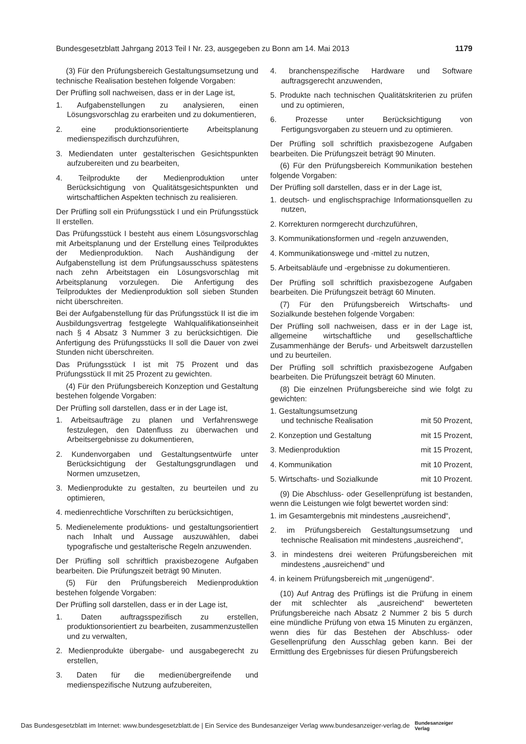Bundesgesetzblatt Jahrgang 2013 Teil I Nr. 23, ausgegeben zu Bonn am 14. Mai 2013 1179
(3) Für den Prüfungsbereich Gestaltungsumsetzung und technische Realisation bestehen folgende Vorgaben:
Der Prüfling soll nachweisen, dass er in der Lage ist,
1. Aufgabenstellungen zu analysieren, einen Lösungsvorschlag zu erarbeiten und zu dokumentieren,
2. eine produktionsorientierte Arbeitsplanung medienspezifisch durchzuführen,
3. Mediendaten unter gestalterischen Gesichtspunkten aufzubereiten und zu bearbeiten,
4. Teilprodukte der Medienproduktion unter Berücksichtigung von Qualitätsgesichtspunkten und wirtschaftlichen Aspekten technisch zu realisieren.
Der Prüfling soll ein Prüfungsstück I und ein Prüfungsstück II erstellen.
Das Prüfungsstück I besteht aus einem Lösungsvorschlag mit Arbeitsplanung und der Erstellung eines Teilproduktes der Medienproduktion. Nach Aushändigung der Aufgabenstellung ist dem Prüfungsausschuss spätestens nach zehn Arbeitstagen ein Lösungsvorschlag mit Arbeitsplanung vorzulegen. Die Anfertigung des Teilproduktes der Medienproduktion soll sieben Stunden nicht überschreiten.
Bei der Aufgabenstellung für das Prüfungsstück II ist die im Ausbildungsvertrag festgelegte Wahlqualifikationseinheit nach § 4 Absatz 3 Nummer 3 zu berücksichtigen. Die Anfertigung des Prüfungsstücks II soll die Dauer von zwei Stunden nicht überschreiten.
Das Prüfungsstück I ist mit 75 Prozent und das Prüfungsstück II mit 25 Prozent zu gewichten.
(4) Für den Prüfungsbereich Konzeption und Gestaltung bestehen folgende Vorgaben:
Der Prüfling soll darstellen, dass er in der Lage ist,
1. Arbeitsaufträge zu planen und Verfahrenswege festzulegen, den Datenfluss zu überwachen und Arbeitsergebnisse zu dokumentieren,
2. Kundenvorgaben und Gestaltungsentwürfe unter Berücksichtigung der Gestaltungsgrundlagen und Normen umzusetzen,
3. Medienprodukte zu gestalten, zu beurteilen und zu optimieren,
4. medienrechtliche Vorschriften zu berücksichtigen,
5. Medienelemente produktions- und gestaltungsorientiert nach Inhalt und Aussage auszuwählen, dabei typografische und gestalterische Regeln anzuwenden.
Der Prüfling soll schriftlich praxisbezogene Aufgaben bearbeiten. Die Prüfungszeit beträgt 90 Minuten.
(5) Für den Prüfungsbereich Medienproduktion bestehen folgende Vorgaben:
Der Prüfling soll darstellen, dass er in der Lage ist,
1. Daten auftragsspezifisch zu erstellen, produktionsorientiert zu bearbeiten, zusammenzustellen und zu verwalten,
2. Medienprodukte übergabe- und ausgabegerecht zu erstellen,
3. Daten für die medienübergreifende und medienspezifische Nutzung aufzubereiten,
4. branchenspezifische Hardware und Software auftragsgerecht anzuwenden,
5. Produkte nach technischen Qualitätskriterien zu prüfen und zu optimieren,
6. Prozesse unter Berücksichtigung von Fertigungsvorgaben zu steuern und zu optimieren.
Der Prüfling soll schriftlich praxisbezogene Aufgaben bearbeiten. Die Prüfungszeit beträgt 90 Minuten.
(6) Für den Prüfungsbereich Kommunikation bestehen folgende Vorgaben:
Der Prüfling soll darstellen, dass er in der Lage ist,
1. deutsch- und englischsprachige Informationsquellen zu nutzen,
2. Korrekturen normgerecht durchzuführen,
3. Kommunikationsformen und -regeln anzuwenden,
4. Kommunikationswege und -mittel zu nutzen,
5. Arbeitsabläufe und -ergebnisse zu dokumentieren.
Der Prüfling soll schriftlich praxisbezogene Aufgaben bearbeiten. Die Prüfungszeit beträgt 60 Minuten.
(7) Für den Prüfungsbereich Wirtschafts- und Sozialkunde bestehen folgende Vorgaben:
Der Prüfling soll nachweisen, dass er in der Lage ist, allgemeine wirtschaftliche und gesellschaftliche Zusammenhänge der Berufs- und Arbeitswelt darzustellen und zu beurteilen.
Der Prüfling soll schriftlich praxisbezogene Aufgaben bearbeiten. Die Prüfungszeit beträgt 60 Minuten.
(8) Die einzelnen Prüfungsbereiche sind wie folgt zu gewichten:
1. Gestaltungsumsetzung
und technische Realisation mit 50 Prozent,
2. Konzeption und Gestaltung mit 15 Prozent,
3. Medienproduktion mit 15 Prozent,
4. Kommunikation mit 10 Prozent,
5. Wirtschafts- und Sozialkunde mit 10 Prozent.
(9) Die Abschluss- oder Gesellenprüfung ist bestanden, wenn die Leistungen wie folgt bewertet worden sind:
1. im Gesamtergebnis mit mindestens „ausreichend“,
2. im Prüfungsbereich Gestaltungsumsetzung und technische Realisation mit mindestens „ausreichend“,
3. in mindestens drei weiteren Prüfungsbereichen mit mindestens „ausreichend“ und
4. in keinem Prüfungsbereich mit „ungenügend“.
(10) Auf Antrag des Prüflings ist die Prüfung in einem der mit schlechter als „ausreichend“ bewerteten Prüfungsbereiche nach Absatz 2 Nummer 2 bis 5 durch eine mündliche Prüfung von etwa 15 Minuten zu ergänzen, wenn dies für das Bestehen der Abschluss- oder Gesellenprüfung den Ausschlag geben kann. Bei der Ermittlung des Ergebnisses für diesen Prüfungsbereich
Das Bundesgesetzblatt im Internet: www.bundesgesetzblatt.de | Ein Service des Bundesanzeiger Verlag www.bundesanzeiger-verlag.de Bundesanzeiger
Verlag